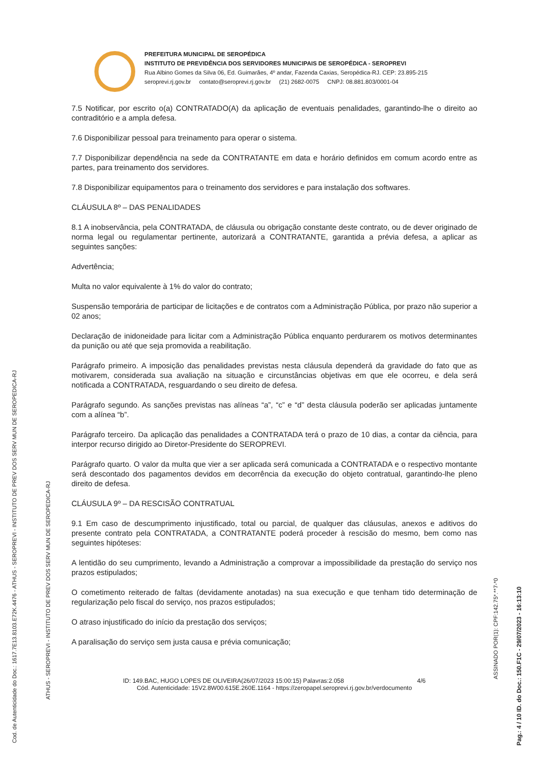Cod. de Autenticidade do Doc.: 1617.7E13.8103.E72K.4476 - ATHUS - SEROPREVI - INSTITUTO DE PREV DOS SERV MUN DE SEROPEDICA-RJ
ATHUS - SEROPREVI - INSTITUTO DE PREV DOS SERV MUN DE SEROPEDICA-RJ
Pag.: 4 / 10 ID. do Doc.: 150.F1C - 29/07/2023 - 16:13:10
ASSINADO POR(1): CPF:142.75*.**7-*0
PREFEITURA MUNICIPAL DE SEROPÉDICA
INSTITUTO DE PREVIDÊNCIA DOS SERVIDORES MUNICIPAIS DE SEROPÉDICA - SEROPREVI
Rua Albino Gomes da Silva 06, Ed. Guimarães, 4º andar, Fazenda Caxias, Seropédica-RJ. CEP: 23.895-215
seroprevi.rj.gov.br contato@seroprevi.rj.gov.br (21) 2682-0075 CNPJ: 08.881.803/0001-04
7.5 Notificar, por escrito o(a) CONTRATADO(A) da aplicação de eventuais penalidades, garantindo-lhe o direito ao contraditório e a ampla defesa.
7.6 Disponibilizar pessoal para treinamento para operar o sistema.
7.7 Disponibilizar dependência na sede da CONTRATANTE em data e horário definidos em comum acordo entre as partes, para treinamento dos servidores.
7.8 Disponibilizar equipamentos para o treinamento dos servidores e para instalação dos softwares.
CLÁUSULA 8º – DAS PENALIDADES
8.1 A inobservância, pela CONTRATADA, de cláusula ou obrigação constante deste contrato, ou de dever originado de norma legal ou regulamentar pertinente, autorizará a CONTRATANTE, garantida a prévia defesa, a aplicar as seguintes sanções:
Advertência;
Multa no valor equivalente à 1% do valor do contrato;
Suspensão temporária de participar de licitações e de contratos com a Administração Pública, por prazo não superior a 02 anos;
Declaração de inidoneidade para licitar com a Administração Pública enquanto perdurarem os motivos determinantes da punição ou até que seja promovida a reabilitação.
Parágrafo primeiro. A imposição das penalidades previstas nesta cláusula dependerá da gravidade do fato que as motivarem, considerada sua avaliação na situação e circunstâncias objetivas em que ele ocorreu, e dela será notificada a CONTRATADA, resguardando o seu direito de defesa.
Parágrafo segundo. As sanções previstas nas alíneas “a”, “c” e “d” desta cláusula poderão ser aplicadas juntamente com a alínea “b”.
Parágrafo terceiro. Da aplicação das penalidades a CONTRATADA terá o prazo de 10 dias, a contar da ciência, para interpor recurso dirigido ao Diretor-Presidente do SEROPREVI.
Parágrafo quarto. O valor da multa que vier a ser aplicada será comunicada a CONTRATADA e o respectivo montante será descontado dos pagamentos devidos em decorrência da execução do objeto contratual, garantindo-lhe pleno direito de defesa.
CLÁUSULA 9º – DA RESCISÃO CONTRATUAL
9.1 Em caso de descumprimento injustificado, total ou parcial, de qualquer das cláusulas, anexos e aditivos do presente contrato pela CONTRATADA, a CONTRATANTE poderá proceder à rescisão do mesmo, bem como nas seguintes hipóteses:
A lentidão do seu cumprimento, levando a Administração a comprovar a impossibilidade da prestação do serviço nos prazos estipulados;
O cometimento reiterado de faltas (devidamente anotadas) na sua execução e que tenham tido determinação de regularização pelo fiscal do serviço, nos prazos estipulados;
O atraso injustificado do início da prestação dos serviços;
A paralisação do serviço sem justa causa e prévia comunicação;
ID: 149.BAC, HUGO LOPES DE OLIVEIRA(26/07/2023 15:00:15) Palavras:2.058 4/6
Cód. Autenticidade: 15V2.8W00.615E.260E.1164 - https://zeropapel.seroprevi.rj.gov.br/verdocumento